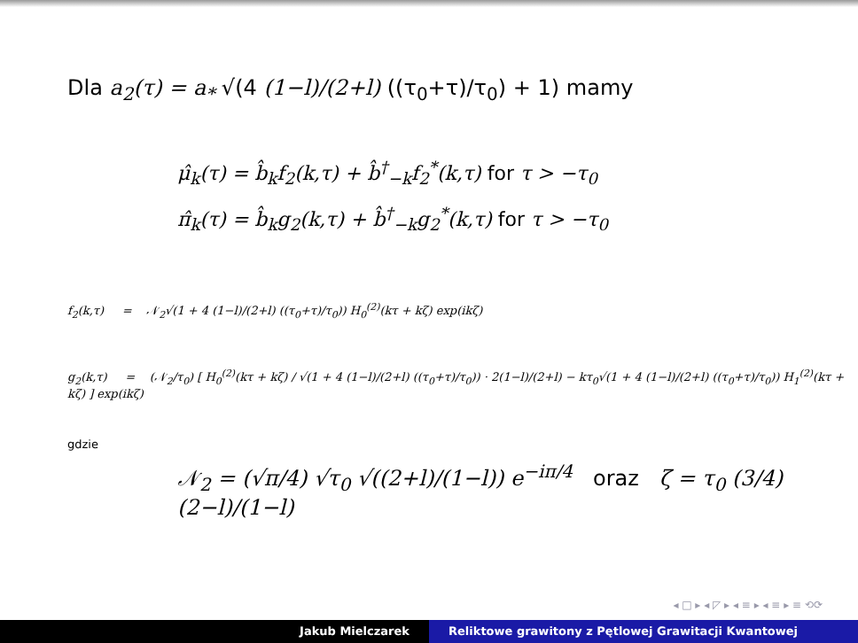Dla a<sub>2</sub>(τ) = a<sub>*</sub> √(4 (1−l)/(2+l) ((τ<sub>0</sub>+τ)/τ<sub>0</sub>) + 1) mamy
μ̂<sub>k</sub>(τ) = b̂<sub>k</sub>f<sub>2</sub>(k,τ) + b̂<sup>†</sup><sub>−k</sub>f<sub>2</sub><sup>*</sup>(k,τ) for τ > −τ<sub>0</sub>
π̂<sub>k</sub>(τ) = b̂<sub>k</sub>g<sub>2</sub>(k,τ) + b̂<sup>†</sup><sub>−k</sub>g<sub>2</sub><sup>*</sup>(k,τ) for τ > −τ<sub>0</sub>
f<sub>2</sub>(k,τ) = 𝒩<sub>2</sub>√(1 + 4 (1−l)/(2+l) ((τ<sub>0</sub>+τ)/τ<sub>0</sub>)) H<sub>0</sub><sup>(2)</sup>(kτ + kζ) exp(ikζ)
g<sub>2</sub>(k,τ) = (𝒩<sub>2</sub>/τ<sub>0</sub>) [ H<sub>0</sub><sup>(2)</sup>(kτ + kζ) / √(1 + 4 (1−l)/(2+l) ((τ<sub>0</sub>+τ)/τ<sub>0</sub>)) · 2(1−l)/(2+l) − kτ<sub>0</sub>√(1 + 4 (1−l)/(2+l) ((τ<sub>0</sub>+τ)/τ<sub>0</sub>)) H<sub>1</sub><sup>(2)</sup>(kτ + kζ) ] exp(ikζ)
gdzie
𝒩<sub>2</sub> = (√π/4) √τ<sub>0</sub> √((2+l)/(1−l)) e<sup>−iπ/4</sup> oraz ζ = τ<sub>0</sub> (3/4) (2−l)/(1−l)
◂ □ ▸ ◂ ◸ ▸ ◂ ≡ ▸ ◂ ≡ ▸ ≡ ⟲⟳
Jakub Mielczarek Reliktowe grawitony z Pętlowej Grawitacji Kwantowej